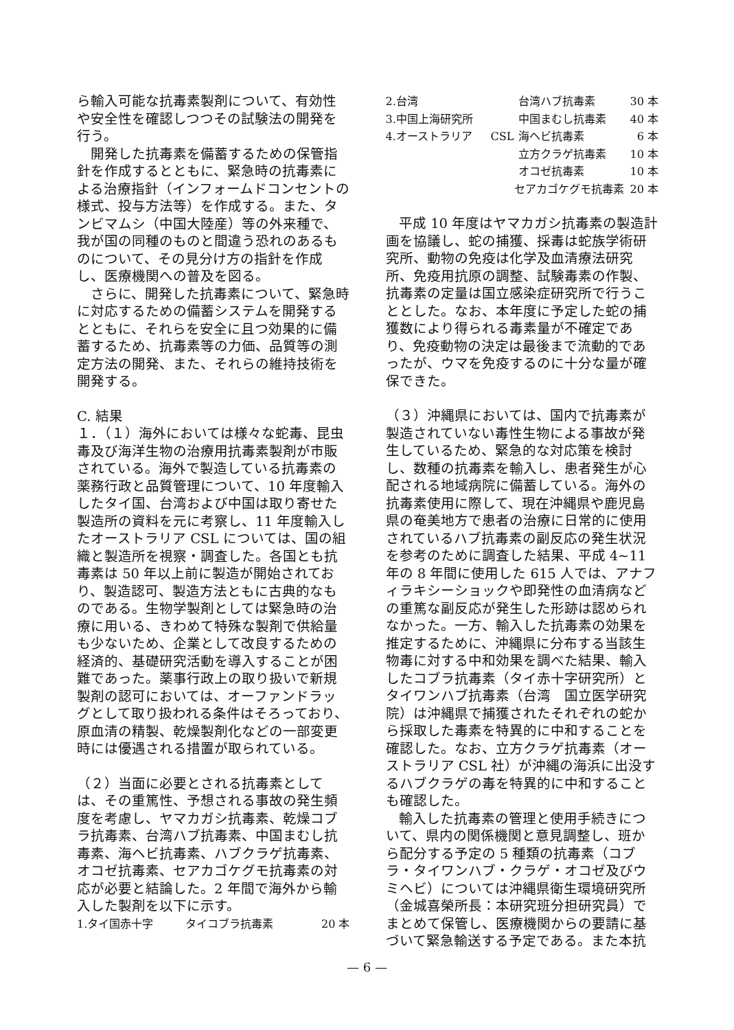ら輸入可能な抗毒素製剤について、有効性や安全性を確認しつつその試験法の開発を行う。
開発した抗毒素を備蓄するための保管指針を作成するとともに、緊急時の抗毒素による治療指針（インフォームドコンセントの様式、投与方法等）を作成する。また、タンビマムシ（中国大陸産）等の外来種で、我が国の同種のものと間違う恐れのあるものについて、その見分け方の指針を作成し、医療機関への普及を図る。
さらに、開発した抗毒素について、緊急時に対応するための備蓄システムを開発するとともに、それらを安全に且つ効果的に備蓄するため、抗毒素等の力価、品質等の測定方法の開発、また、それらの維持技術を開発する。
C. 結果
１．（１）海外においては様々な蛇毒、昆虫毒及び海洋生物の治療用抗毒素製剤が市販されている。海外で製造している抗毒素の薬務行政と品質管理について、10 年度輸入したタイ国、台湾および中国は取り寄せた製造所の資料を元に考察し、11 年度輸入したオーストラリア CSL については、国の組織と製造所を視察・調査した。各国とも抗毒素は 50 年以上前に製造が開始されており、製造認可、製造方法ともに古典的なものである。生物学製剤としては緊急時の治療に用いる、きわめて特殊な製剤で供給量も少ないため、企業として改良するための経済的、基礎研究活動を導入することが困難であった。薬事行政上の取り扱いで新規製剤の認可においては、オーファンドラッグとして取り扱われる条件はそろっており、原血清の精製、乾燥製剤化などの一部変更時には優遇される措置が取られている。
（２）当面に必要とされる抗毒素としては、その重篤性、予想される事故の発生頻度を考慮し、ヤマカガシ抗毒素、乾燥コブラ抗毒素、台湾ハブ抗毒素、中国まむし抗毒素、海ヘビ抗毒素、ハブクラゲ抗毒素、オコゼ抗毒素、セアカゴケグモ抗毒素の対応が必要と結論した。2 年間で海外から輸入した製剤を以下に示す。
| 1.タイ国赤十字 | タイコブラ抗毒素 | 20 本 |
| 2.台湾 | | 台湾ハブ抗毒素 | 30 本 |
| 3.中国上海研究所 | | 中国まむし抗毒素 | 40 本 |
| 4.オーストラリア | CSL | 海ヘビ抗毒素 | 6 本 |
| | | 立方クラゲ抗毒素 | 10 本 |
| | | オコゼ抗毒素 | 10 本 |
| | セアカゴケグモ抗毒素 | | 20 本 |
平成 10 年度はヤマカガシ抗毒素の製造計画を協議し、蛇の捕獲、採毒は蛇族学術研究所、動物の免疫は化学及血清療法研究所、免疫用抗原の調整、試験毒素の作製、抗毒素の定量は国立感染症研究所で行うこととした。なお、本年度に予定した蛇の捕獲数により得られる毒素量が不確定であり、免疫動物の決定は最後まで流動的であったが、ウマを免疫するのに十分な量が確保できた。
（３）沖縄県においては、国内で抗毒素が製造されていない毒性生物による事故が発生しているため、緊急的な対応策を検討し、数種の抗毒素を輸入し、患者発生が心配される地域病院に備蓄している。海外の抗毒素使用に際して、現在沖縄県や鹿児島県の奄美地方で患者の治療に日常的に使用されているハブ抗毒素の副反応の発生状況を参考のために調査した結果、平成 4~11 年の 8 年間に使用した 615 人では、アナフィラキシーショックや即発性の血清病などの重篤な副反応が発生した形跡は認められなかった。一方、輸入した抗毒素の効果を推定するために、沖縄県に分布する当該生物毒に対する中和効果を調べた結果、輸入したコブラ抗毒素（タイ赤十字研究所）とタイワンハブ抗毒素（台湾　国立医学研究院）は沖縄県で捕獲されたそれぞれの蛇から採取した毒素を特異的に中和することを確認した。なお、立方クラゲ抗毒素（オーストラリア CSL 社）が沖縄の海浜に出没するハブクラゲの毒を特異的に中和することも確認した。
輸入した抗毒素の管理と使用手続きについて、県内の関係機関と意見調整し、班から配分する予定の 5 種類の抗毒素（コブラ・タイワンハブ・クラゲ・オコゼ及びウミヘビ）については沖縄県衛生環境研究所（金城喜榮所長：本研究班分担研究員）でまとめて保管し、医療機関からの要請に基づいて緊急輸送する予定である。また本抗
— 6 —